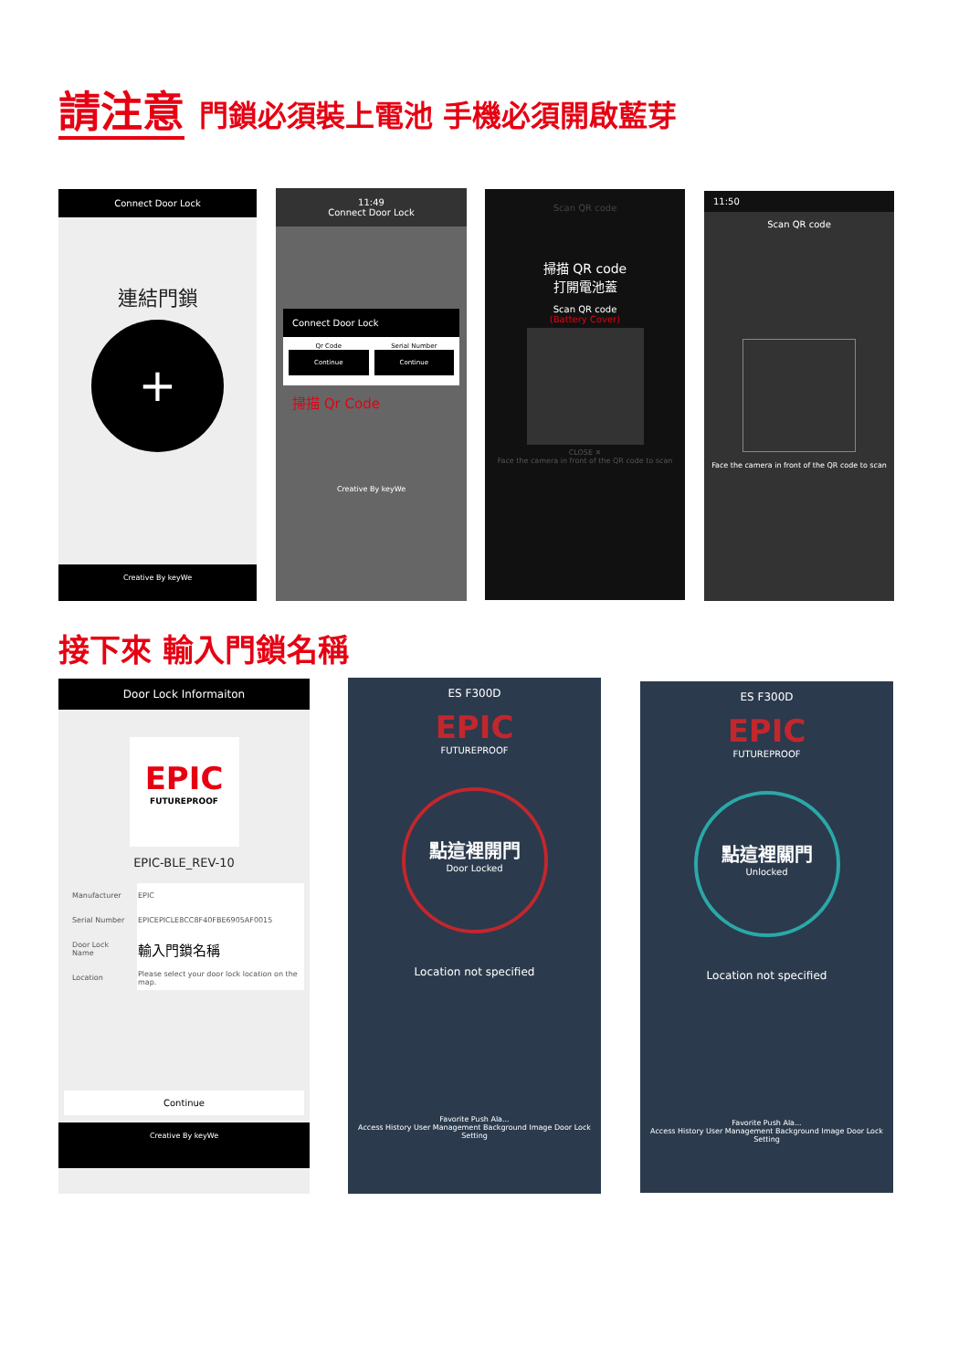請注意 門鎖必須裝上電池 手機必須開啟藍芽
Connect Door Lock
連結門鎖
+
Creative By keyWe
11:49
Connect Door Lock
Connect Door Lock
Qr Code
Continue
Serial Number
Continue
掃描 Qr Code
Creative By keyWe
Scan QR code
掃描 QR code
打開電池蓋
Scan QR code
(Battery Cover)
CLOSE ✕
Face the camera in front of the QR code to scan
11:50
Scan QR code
Face the camera in front of the QR code to scan
接下來 輸入門鎖名稱
Door Lock Informaiton
EPIC
FUTUREPROOF
EPIC-BLE_REV-10
| Manufacturer | EPIC |
| Serial Number | EPICEPICLE8CC8F40FBE6905AF0015 |
| Door Lock Name | 輸入門鎖名稱 |
| Location | Please select your door lock location on the map. |
Continue
Creative By keyWe
ES F300D
EPIC
FUTUREPROOF
點這裡開門
Door Locked
Location not specified
Favorite Push Ala...
Access History User Management Background Image Door Lock Setting
ES F300D
EPIC
FUTUREPROOF
點這裡關門
Unlocked
Location not specified
Favorite Push Ala...
Access History User Management Background Image Door Lock Setting